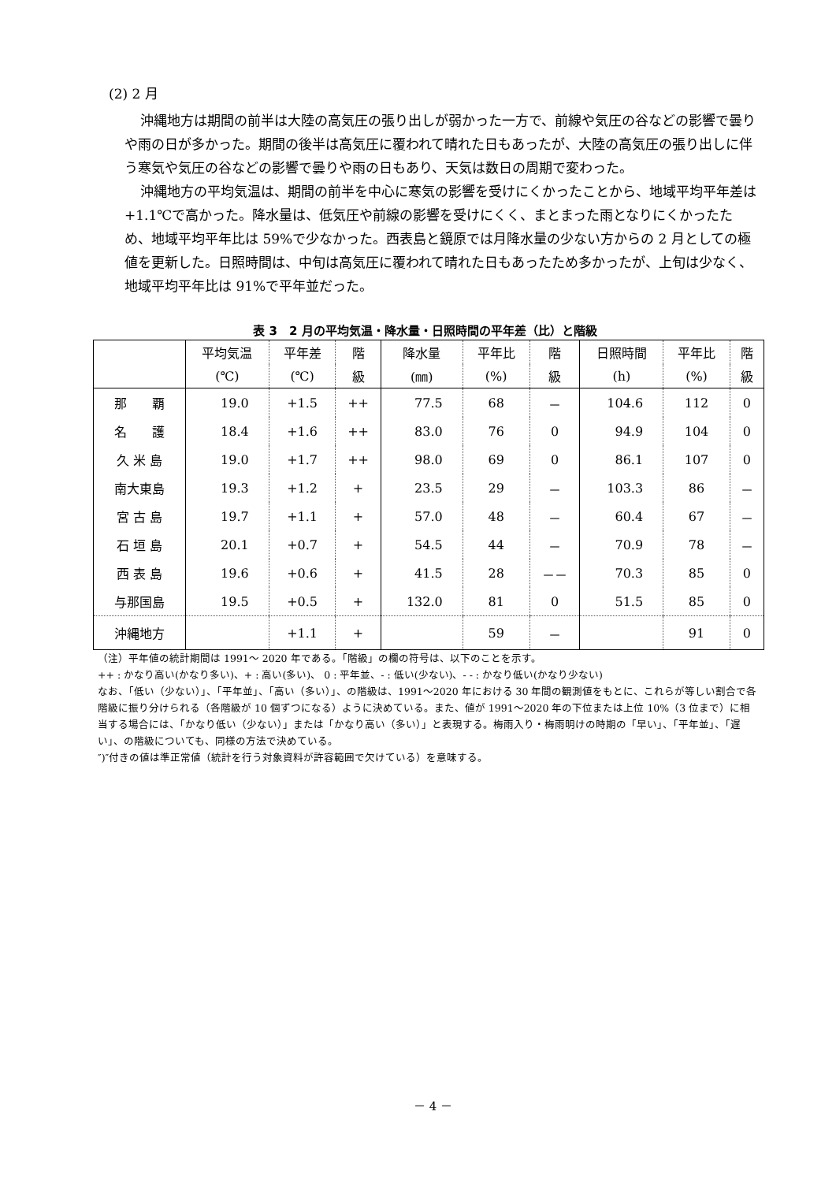(2) 2 月
沖縄地方は期間の前半は大陸の高気圧の張り出しが弱かった一方で、前線や気圧の谷などの影響で曇りや雨の日が多かった。期間の後半は高気圧に覆われて晴れた日もあったが、大陸の高気圧の張り出しに伴う寒気や気圧の谷などの影響で曇りや雨の日もあり、天気は数日の周期で変わった。
沖縄地方の平均気温は、期間の前半を中心に寒気の影響を受けにくかったことから、地域平均平年差は+1.1℃で高かった。降水量は、低気圧や前線の影響を受けにくく、まとまった雨となりにくかったため、地域平均平年比は 59%で少なかった。西表島と鏡原では月降水量の少ない方からの 2 月としての極値を更新した。日照時間は、中旬は高気圧に覆われて晴れた日もあったため多かったが、上旬は少なく、地域平均平年比は 91%で平年並だった。
表 3　2 月の平均気温・降水量・日照時間の平年差（比）と階級
| | 平均気温 | 平年差 | 階 | 降水量 | 平年比 | 階 | 日照時間 | 平年比 | 階 |
| --- | --- | --- | --- | --- | --- | --- | --- | --- | --- |
| | (℃) | (℃) | 級 | (㎜) | (%) | 級 | (h) | (%) | 級 |
| 那 覇 | 19.0 | +1.5 | ++ | 77.5 | 68 | － | 104.6 | 112 | 0 |
| 名 護 | 18.4 | +1.6 | ++ | 83.0 | 76 | 0 | 94.9 | 104 | 0 |
| 久 米 島 | 19.0 | +1.7 | ++ | 98.0 | 69 | 0 | 86.1 | 107 | 0 |
| 南大東島 | 19.3 | +1.2 | + | 23.5 | 29 | － | 103.3 | 86 | － |
| 宮 古 島 | 19.7 | +1.1 | + | 57.0 | 48 | － | 60.4 | 67 | － |
| 石 垣 島 | 20.1 | +0.7 | + | 54.5 | 44 | － | 70.9 | 78 | － |
| 西 表 島 | 19.6 | +0.6 | + | 41.5 | 28 | －－ | 70.3 | 85 | 0 |
| 与那国島 | 19.5 | +0.5 | + | 132.0 | 81 | 0 | 51.5 | 85 | 0 |
| 沖縄地方 | | +1.1 | + | | 59 | － | | 91 | 0 |
（注）平年値の統計期間は 1991～ 2020 年である。「階級」の欄の符号は、以下のことを示す。
++ : かなり高い(かなり多い)、+ : 高い(多い)、 0 : 平年並、- : 低い(少ない)、- - : かなり低い(かなり少ない)
なお、「低い（少ない）」、「平年並」、「高い（多い）」、の階級は、1991～2020 年における 30 年間の観測値をもとに、これらが等しい割合で各階級に振り分けられる（各階級が 10 個ずつになる）ように決めている。また、値が 1991～2020 年の下位または上位 10%（3 位まで）に相当する場合には、「かなり低い（少ない）」または「かなり高い（多い）」と表現する。梅雨入り・梅雨明けの時期の「早い」、「平年並」、「遅い」、の階級についても、同様の方法で決めている。
″)″付きの値は準正常値（統計を行う対象資料が許容範囲で欠けている）を意味する。
－ 4 －